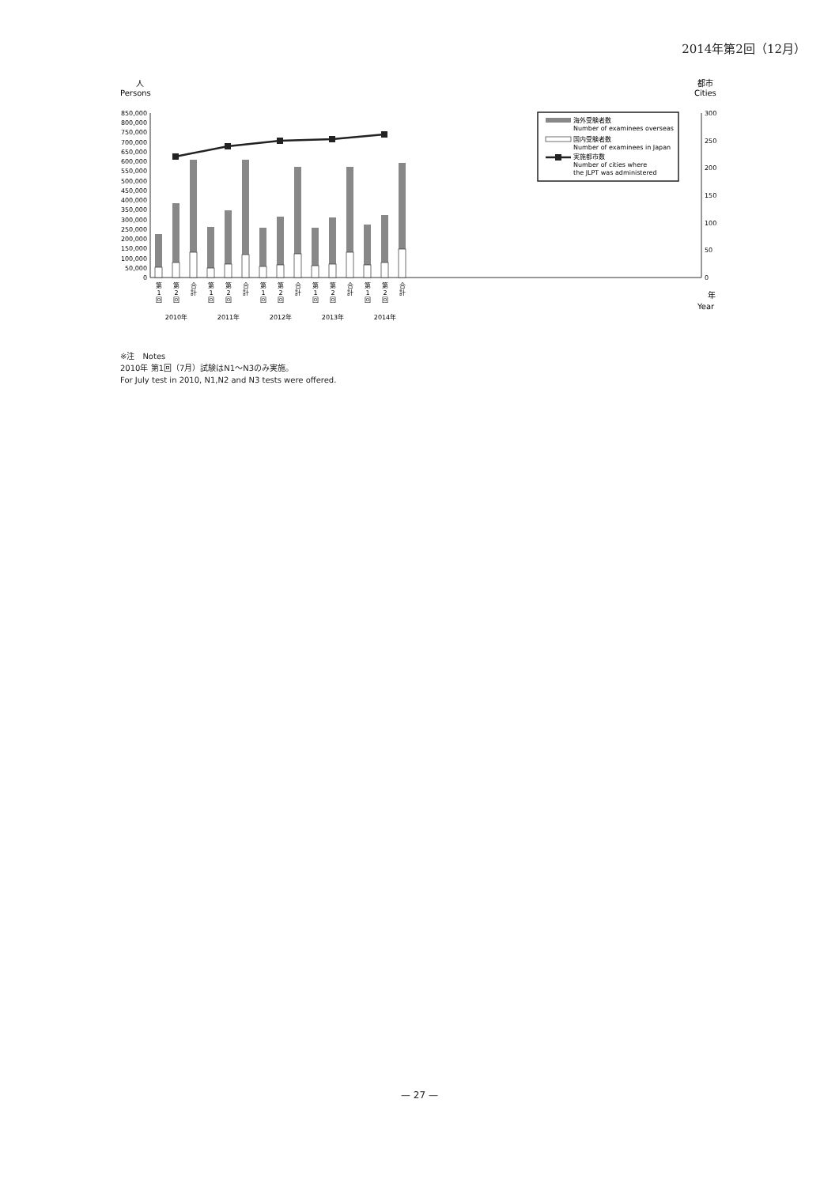2014年第2回（12月）
人
Persons
都市
Cities
850,000
800,000
750,000
700,000
650,000
600,000
550,000
500,000
450,000
400,000
350,000
300,000
250,000
200,000
150,000
100,000
50,000
0
300
250
200
150
100
50
0
海外受験者数
Number of examinees overseas
国内受験者数
Number of examinees in Japan
実施都市数
Number of cities where
the JLPT was administered
第
1
回
第
2
回
合
計
第
1
回
第
2
回
合
計
第
1
回
第
2
回
合
計
第
1
回
第
2
回
合
計
第
1
回
第
2
回
合
計
2010年
2011年
2012年
2013年
2014年
年
Year
※注　Notes
2010年 第1回（7月）試験はN1〜N3のみ実施。
For July test in 2010, N1,N2 and N3 tests were offered.
— 27 —